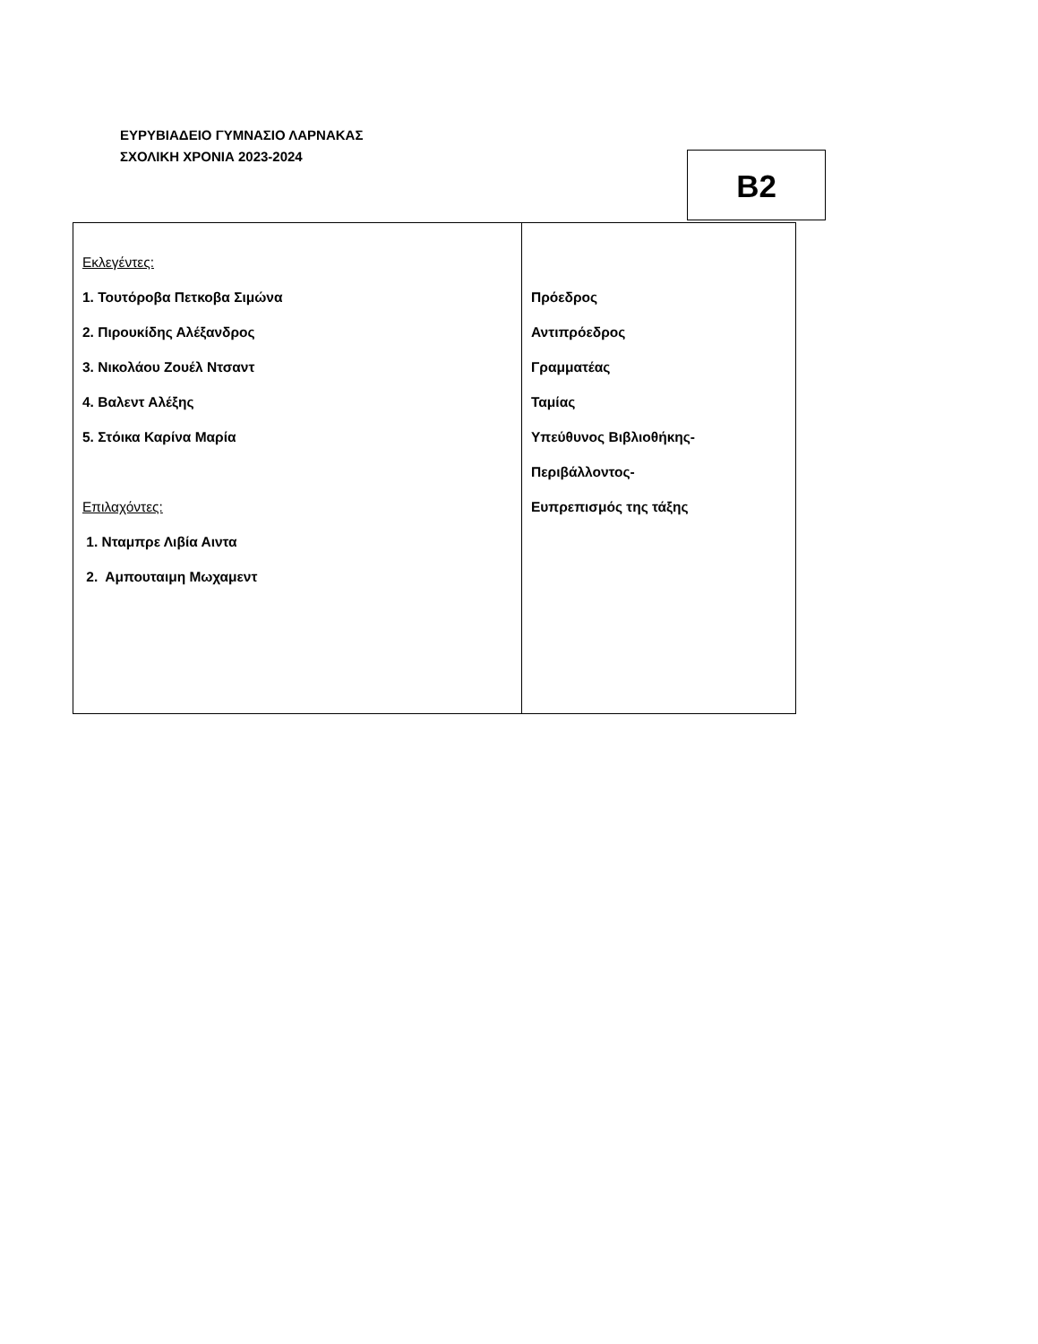ΕΥΡΥΒΙΑΔΕΙΟ ΓΥΜΝΑΣΙΟ ΛΑΡΝΑΚΑΣ
ΣΧΟΛΙΚΗ ΧΡΟΝΙΑ 2023-2024
B2
| Εκλεγέντες: 1. Τουτόροβα Πετκοβα Σιμώνα 2. Πιρουκίδης Αλέξανδρος 3. Νικολάου Ζουέλ Ντσαντ 4. Βαλεντ Αλέξης 5. Στόικα Καρίνα Μαρία Επιλαχόντες: 1. Νταμπρε Λιβία Αιντα 2. Αμπουταιμη Μωχαμεντ | Πρόεδρος Αντιπρόεδρος Γραμματέας Ταμίας Υπεύθυνος Βιβλιοθήκης- Περιβάλλοντος- Ευπρεπισμός της τάξης |